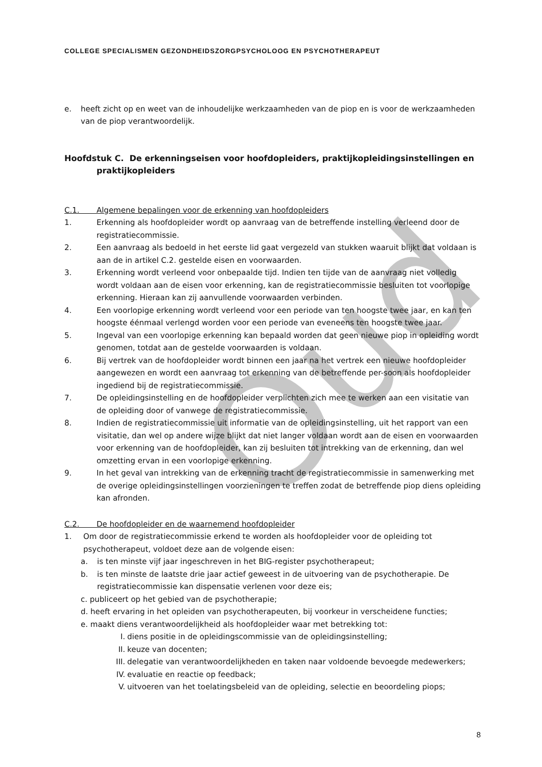Oud
COLLEGE SPECIALISMEN GEZONDHEIDSZORGPSYCHOLOOG EN PSYCHOTHERAPEUT
e. heeft zicht op en weet van de inhoudelijke werkzaamheden van de piop en is voor de werkzaamheden van de piop verantwoordelijk.
Hoofdstuk C. De erkenningseisen voor hoofdopleiders, praktijkopleidingsinstellingen en praktijkopleiders
C.1. Algemene bepalingen voor de erkenning van hoofdopleiders
1. Erkenning als hoofdopleider wordt op aanvraag van de betreffende instelling verleend door de registratiecommissie.
2. Een aanvraag als bedoeld in het eerste lid gaat vergezeld van stukken waaruit blijkt dat voldaan is aan de in artikel C.2. gestelde eisen en voorwaarden.
3. Erkenning wordt verleend voor onbepaalde tijd. Indien ten tijde van de aanvraag niet volledig wordt voldaan aan de eisen voor erkenning, kan de registratiecommissie besluiten tot voorlopige erkenning. Hieraan kan zij aanvullende voorwaarden verbinden.
4. Een voorlopige erkenning wordt verleend voor een periode van ten hoogste twee jaar, en kan ten hoogste éénmaal verlengd worden voor een periode van eveneens ten hoogste twee jaar.
5. Ingeval van een voorlopige erkenning kan bepaald worden dat geen nieuwe piop in opleiding wordt genomen, totdat aan de gestelde voorwaarden is voldaan.
6. Bij vertrek van de hoofdopleider wordt binnen een jaar na het vertrek een nieuwe hoofdopleider aangewezen en wordt een aanvraag tot erkenning van de betreffende per-soon als hoofdopleider ingediend bij de registratiecommissie.
7. De opleidingsinstelling en de hoofdopleider verplichten zich mee te werken aan een visitatie van de opleiding door of vanwege de registratiecommissie.
8. Indien de registratiecommissie uit informatie van de opleidingsinstelling, uit het rapport van een visitatie, dan wel op andere wijze blijkt dat niet langer voldaan wordt aan de eisen en voorwaarden voor erkenning van de hoofdopleider, kan zij besluiten tot intrekking van de erkenning, dan wel omzetting ervan in een voorlopige erkenning.
9. In het geval van intrekking van de erkenning tracht de registratiecommissie in samenwerking met de overige opleidingsinstellingen voorzieningen te treffen zodat de betreffende piop diens opleiding kan afronden.
C.2. De hoofdopleider en de waarnemend hoofdopleider
1. Om door de registratiecommissie erkend te worden als hoofdopleider voor de opleiding tot psychotherapeut, voldoet deze aan de volgende eisen:
a. is ten minste vijf jaar ingeschreven in het BIG-register psychotherapeut;
b. is ten minste de laatste drie jaar actief geweest in de uitvoering van de psychotherapie. De registratiecommissie kan dispensatie verlenen voor deze eis;
c. publiceert op het gebied van de psychotherapie;
d. heeft ervaring in het opleiden van psychotherapeuten, bij voorkeur in verscheidene functies;
e. maakt diens verantwoordelijkheid als hoofdopleider waar met betrekking tot:
I. diens positie in de opleidingscommissie van de opleidingsinstelling;
II. keuze van docenten;
III.
delegatie van verantwoordelijkheden en taken naar voldoende bevoegde medewerkers;
IV. evaluatie en reactie op feedback;
V. uitvoeren van het toelatingsbeleid van de opleiding, selectie en beoordeling piops;
8